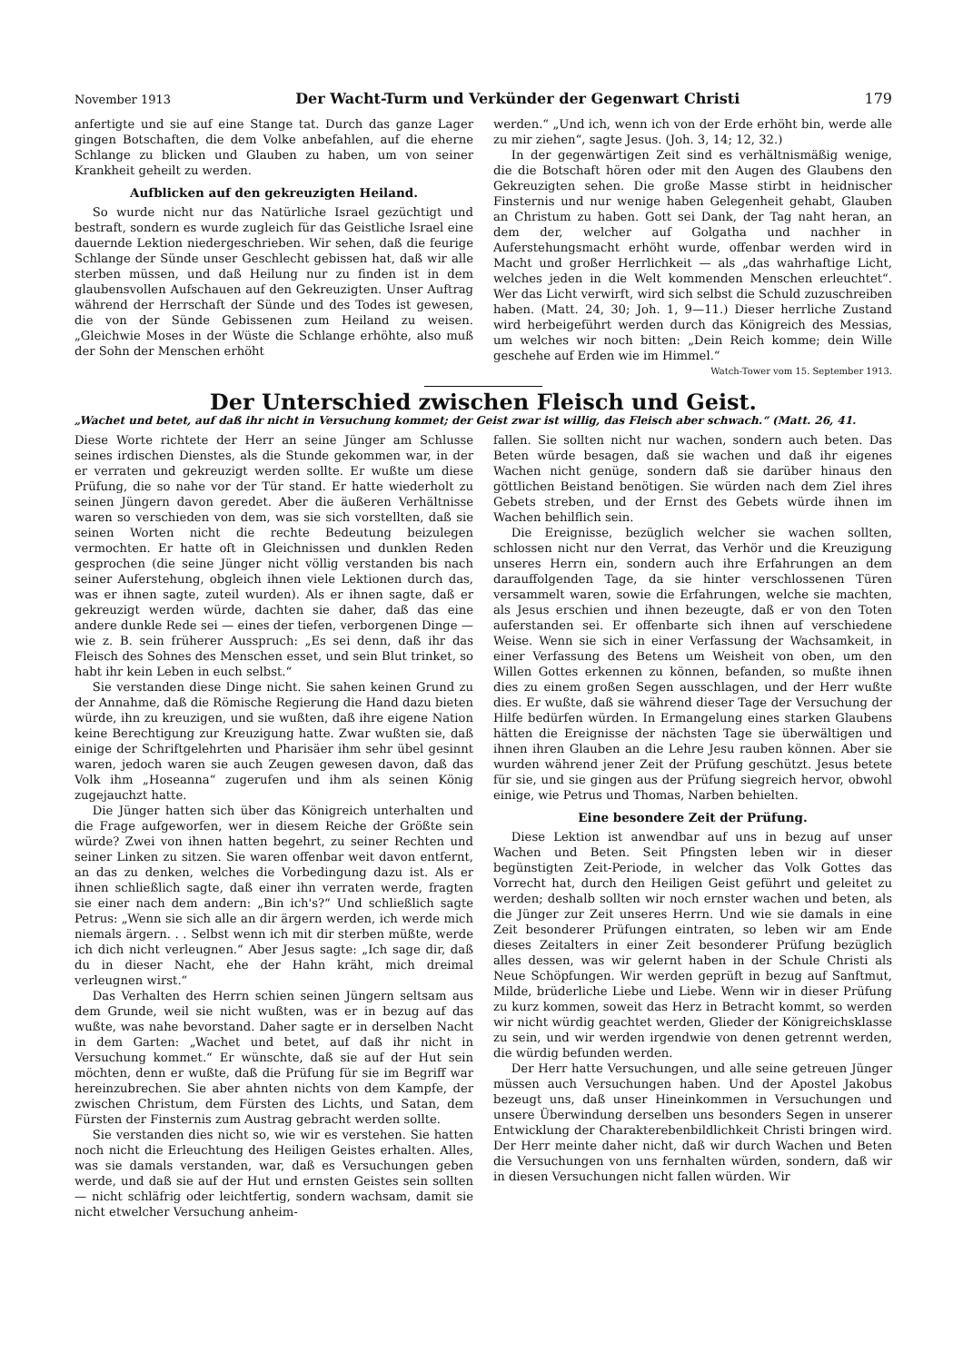November 1913 Der Wacht-Turm und Verkünder der Gegenwart Christi 179
anfertigte und sie auf eine Stange tat. Durch das ganze Lager gingen Botschaften, die dem Volke anbefahlen, auf die eherne Schlange zu blicken und Glauben zu haben, um von seiner Krankheit geheilt zu werden.
Aufblicken auf den gekreuzigten Heiland.
So wurde nicht nur das Natürliche Israel gezüchtigt und bestraft, sondern es wurde zugleich für das Geistliche Israel eine dauernde Lektion niedergeschrieben. Wir sehen, daß die feurige Schlange der Sünde unser Geschlecht gebissen hat, daß wir alle sterben müssen, und daß Heilung nur zu finden ist in dem glaubensvollen Aufschauen auf den Gekreuzigten. Unser Auftrag während der Herrschaft der Sünde und des Todes ist gewesen, die von der Sünde Gebissenen zum Heiland zu weisen. „Gleichwie Moses in der Wüste die Schlange erhöhte, also muß der Sohn der Menschen erhöht
werden.“ „Und ich, wenn ich von der Erde erhöht bin, werde alle zu mir ziehen“, sagte Jesus. (Joh. 3, 14; 12, 32.)
In der gegenwärtigen Zeit sind es verhältnismäßig wenige, die die Botschaft hören oder mit den Augen des Glaubens den Gekreuzigten sehen. Die große Masse stirbt in heidnischer Finsternis und nur wenige haben Gelegenheit gehabt, Glauben an Christum zu haben. Gott sei Dank, der Tag naht heran, an dem der, welcher auf Golgatha und nachher in Auferstehungsmacht erhöht wurde, offenbar werden wird in Macht und großer Herrlichkeit — als „das wahrhaftige Licht, welches jeden in die Welt kommenden Menschen erleuchtet“. Wer das Licht verwirft, wird sich selbst die Schuld zuzuschreiben haben. (Matt. 24, 30; Joh. 1, 9—11.) Dieser herrliche Zustand wird herbeigeführt werden durch das Königreich des Messias, um welches wir noch bitten: „Dein Reich komme; dein Wille geschehe auf Erden wie im Himmel.“
Watch-Tower vom 15. September 1913.
Der Unterschied zwischen Fleisch und Geist.
„Wachet und betet, auf daß ihr nicht in Versuchung kommet; der Geist zwar ist willig, das Fleisch aber schwach.“ (Matt. 26, 41.
Diese Worte richtete der Herr an seine Jünger am Schlusse seines irdischen Dienstes, als die Stunde gekommen war, in der er verraten und gekreuzigt werden sollte. Er wußte um diese Prüfung, die so nahe vor der Tür stand. Er hatte wiederholt zu seinen Jüngern davon geredet. Aber die äußeren Verhältnisse waren so verschieden von dem, was sie sich vorstellten, daß sie seinen Worten nicht die rechte Bedeutung beizulegen vermochten. Er hatte oft in Gleichnissen und dunklen Reden gesprochen (die seine Jünger nicht völlig verstanden bis nach seiner Auferstehung, obgleich ihnen viele Lektionen durch das, was er ihnen sagte, zuteil wurden). Als er ihnen sagte, daß er gekreuzigt werden würde, dachten sie daher, daß das eine andere dunkle Rede sei — eines der tiefen, verborgenen Dinge — wie z. B. sein früherer Ausspruch: „Es sei denn, daß ihr das Fleisch des Sohnes des Menschen esset, und sein Blut trinket, so habt ihr kein Leben in euch selbst.“
Sie verstanden diese Dinge nicht. Sie sahen keinen Grund zu der Annahme, daß die Römische Regierung die Hand dazu bieten würde, ihn zu kreuzigen, und sie wußten, daß ihre eigene Nation keine Berechtigung zur Kreuzigung hatte. Zwar wußten sie, daß einige der Schriftgelehrten und Pharisäer ihm sehr übel gesinnt waren, jedoch waren sie auch Zeugen gewesen davon, daß das Volk ihm „Hoseanna“ zugerufen und ihm als seinen König zugejauchzt hatte.
Die Jünger hatten sich über das Königreich unterhalten und die Frage aufgeworfen, wer in diesem Reiche der Größte sein würde? Zwei von ihnen hatten begehrt, zu seiner Rechten und seiner Linken zu sitzen. Sie waren offenbar weit davon entfernt, an das zu denken, welches die Vorbedingung dazu ist. Als er ihnen schließlich sagte, daß einer ihn verraten werde, fragten sie einer nach dem andern: „Bin ich's?“ Und schließlich sagte Petrus: „Wenn sie sich alle an dir ärgern werden, ich werde mich niemals ärgern. . . Selbst wenn ich mit dir sterben müßte, werde ich dich nicht verleugnen.“ Aber Jesus sagte: „Ich sage dir, daß du in dieser Nacht, ehe der Hahn kräht, mich dreimal verleugnen wirst.“
Das Verhalten des Herrn schien seinen Jüngern seltsam aus dem Grunde, weil sie nicht wußten, was er in bezug auf das wußte, was nahe bevorstand. Daher sagte er in derselben Nacht in dem Garten: „Wachet und betet, auf daß ihr nicht in Versuchung kommet.“ Er wünschte, daß sie auf der Hut sein möchten, denn er wußte, daß die Prüfung für sie im Begriff war hereinzubrechen. Sie aber ahnten nichts von dem Kampfe, der zwischen Christum, dem Fürsten des Lichts, und Satan, dem Fürsten der Finsternis zum Austrag gebracht werden sollte.
Sie verstanden dies nicht so, wie wir es verstehen. Sie hatten noch nicht die Erleuchtung des Heiligen Geistes erhalten. Alles, was sie damals verstanden, war, daß es Versuchungen geben werde, und daß sie auf der Hut und ernsten Geistes sein sollten — nicht schläfrig oder leichtfertig, sondern wachsam, damit sie nicht etwelcher Versuchung anheim-
fallen. Sie sollten nicht nur wachen, sondern auch beten. Das Beten würde besagen, daß sie wachen und daß ihr eigenes Wachen nicht genüge, sondern daß sie darüber hinaus den göttlichen Beistand benötigen. Sie würden nach dem Ziel ihres Gebets streben, und der Ernst des Gebets würde ihnen im Wachen behilflich sein.
Die Ereignisse, bezüglich welcher sie wachen sollten, schlossen nicht nur den Verrat, das Verhör und die Kreuzigung unseres Herrn ein, sondern auch ihre Erfahrungen an dem darauffolgenden Tage, da sie hinter verschlossenen Türen versammelt waren, sowie die Erfahrungen, welche sie machten, als Jesus erschien und ihnen bezeugte, daß er von den Toten auferstanden sei. Er offenbarte sich ihnen auf verschiedene Weise. Wenn sie sich in einer Verfassung der Wachsamkeit, in einer Verfassung des Betens um Weisheit von oben, um den Willen Gottes erkennen zu können, befanden, so mußte ihnen dies zu einem großen Segen ausschlagen, und der Herr wußte dies. Er wußte, daß sie während dieser Tage der Versuchung der Hilfe bedürfen würden. In Ermangelung eines starken Glaubens hätten die Ereignisse der nächsten Tage sie überwältigen und ihnen ihren Glauben an die Lehre Jesu rauben können. Aber sie wurden während jener Zeit der Prüfung geschützt. Jesus betete für sie, und sie gingen aus der Prüfung siegreich hervor, obwohl einige, wie Petrus und Thomas, Narben behielten.
Eine besondere Zeit der Prüfung.
Diese Lektion ist anwendbar auf uns in bezug auf unser Wachen und Beten. Seit Pfingsten leben wir in dieser begünstigten Zeit-Periode, in welcher das Volk Gottes das Vorrecht hat, durch den Heiligen Geist geführt und geleitet zu werden; deshalb sollten wir noch ernster wachen und beten, als die Jünger zur Zeit unseres Herrn. Und wie sie damals in eine Zeit besonderer Prüfungen eintraten, so leben wir am Ende dieses Zeitalters in einer Zeit besonderer Prüfung bezüglich alles dessen, was wir gelernt haben in der Schule Christi als Neue Schöpfungen. Wir werden geprüft in bezug auf Sanftmut, Milde, brüderliche Liebe und Liebe. Wenn wir in dieser Prüfung zu kurz kommen, soweit das Herz in Betracht kommt, so werden wir nicht würdig geachtet werden, Glieder der Königreichsklasse zu sein, und wir werden irgendwie von denen getrennt werden, die würdig befunden werden.
Der Herr hatte Versuchungen, und alle seine getreuen Jünger müssen auch Versuchungen haben. Und der Apostel Jakobus bezeugt uns, daß unser Hineinkommen in Versuchungen und unsere Überwindung derselben uns besonders Segen in unserer Entwicklung der Charakterebenbildlichkeit Christi bringen wird. Der Herr meinte daher nicht, daß wir durch Wachen und Beten die Versuchungen von uns fernhalten würden, sondern, daß wir in diesen Versuchungen nicht fallen würden. Wir